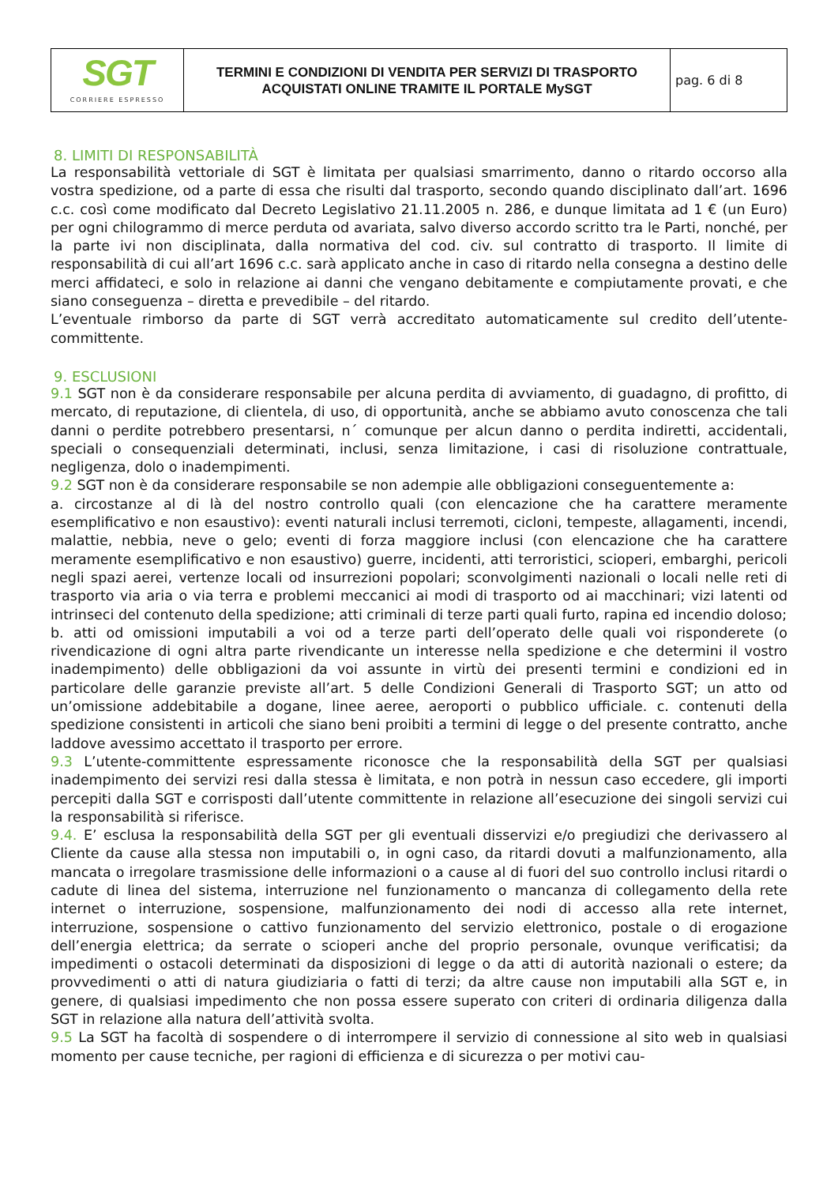| SGT CORRIERE ESPRESSO | TERMINI E CONDIZIONI DI VENDITA PER SERVIZI DI TRASPORTO ACQUISTATI ONLINE TRAMITE IL PORTALE MySGT | pag. 6 di 8 |
8. LIMITI DI RESPONSABILITÀ
La responsabilità vettoriale di SGT è limitata per qualsiasi smarrimento, danno o ritardo occorso alla vostra spedizione, od a parte di essa che risulti dal trasporto, secondo quando disciplinato dall’art. 1696 c.c. così come modificato dal Decreto Legislativo 21.11.2005 n. 286, e dunque limitata ad 1 € (un Euro) per ogni chilogrammo di merce perduta od avariata, salvo diverso accordo scritto tra le Parti, nonché, per la parte ivi non disciplinata, dalla normativa del cod. civ. sul contratto di trasporto. Il limite di responsabilità di cui all’art 1696 c.c. sarà applicato anche in caso di ritardo nella consegna a destino delle merci affidateci, e solo in relazione ai danni che vengano debitamente e compiutamente provati, e che siano conseguenza – diretta e prevedibile – del ritardo.
L’eventuale rimborso da parte di SGT verrà accreditato automaticamente sul credito dell’utente-committente.
9. ESCLUSIONI
9.1 SGT non è da considerare responsabile per alcuna perdita di avviamento, di guadagno, di profitto, di mercato, di reputazione, di clientela, di uso, di opportunità, anche se abbiamo avuto conoscenza che tali danni o perdite potrebbero presentarsi, n´ comunque per alcun danno o perdita indiretti, accidentali, speciali o consequenziali determinati, inclusi, senza limitazione, i casi di risoluzione contrattuale, negligenza, dolo o inadempimenti.
9.2 SGT non è da considerare responsabile se non adempie alle obbligazioni conseguentemente a:
a. circostanze al di là del nostro controllo quali (con elencazione che ha carattere meramente esemplificativo e non esaustivo): eventi naturali inclusi terremoti, cicloni, tempeste, allagamenti, incendi, malattie, nebbia, neve o gelo; eventi di forza maggiore inclusi (con elencazione che ha carattere meramente esemplificativo e non esaustivo) guerre, incidenti, atti terroristici, scioperi, embarghi, pericoli negli spazi aerei, vertenze locali od insurrezioni popolari; sconvolgimenti nazionali o locali nelle reti di trasporto via aria o via terra e problemi meccanici ai modi di trasporto od ai macchinari; vizi latenti od intrinseci del contenuto della spedizione; atti criminali di terze parti quali furto, rapina ed incendio doloso;
b. atti od omissioni imputabili a voi od a terze parti dell’operato delle quali voi risponderete (o rivendicazione di ogni altra parte rivendicante un interesse nella spedizione e che determini il vostro inadempimento) delle obbligazioni da voi assunte in virtù dei presenti termini e condizioni ed in particolare delle garanzie previste all’art. 5 delle Condizioni Generali di Trasporto SGT; un atto od un’omissione addebitabile a dogane, linee aeree, aeroporti o pubblico ufficiale. c. contenuti della spedizione consistenti in articoli che siano beni proibiti a termini di legge o del presente contratto, anche laddove avessimo accettato il trasporto per errore.
9.3 L’utente-committente espressamente riconosce che la responsabilità della SGT per qualsiasi inadempimento dei servizi resi dalla stessa è limitata, e non potrà in nessun caso eccedere, gli importi percepiti dalla SGT e corrisposti dall’utente committente in relazione all’esecuzione dei singoli servizi cui la responsabilità si riferisce.
9.4. E’ esclusa la responsabilità della SGT per gli eventuali disservizi e/o pregiudizi che derivassero al Cliente da cause alla stessa non imputabili o, in ogni caso, da ritardi dovuti a malfunzionamento, alla mancata o irregolare trasmissione delle informazioni o a cause al di fuori del suo controllo inclusi ritardi o cadute di linea del sistema, interruzione nel funzionamento o mancanza di collegamento della rete internet o interruzione, sospensione, malfunzionamento dei nodi di accesso alla rete internet, interruzione, sospensione o cattivo funzionamento del servizio elettronico, postale o di erogazione dell’energia elettrica; da serrate o scioperi anche del proprio personale, ovunque verificatisi; da impedimenti o ostacoli determinati da disposizioni di legge o da atti di autorità nazionali o estere; da provvedimenti o atti di natura giudiziaria o fatti di terzi; da altre cause non imputabili alla SGT e, in genere, di qualsiasi impedimento che non possa essere superato con criteri di ordinaria diligenza dalla SGT in relazione alla natura dell’attività svolta.
9.5 La SGT ha facoltà di sospendere o di interrompere il servizio di connessione al sito web in qualsiasi momento per cause tecniche, per ragioni di efficienza e di sicurezza o per motivi cau-